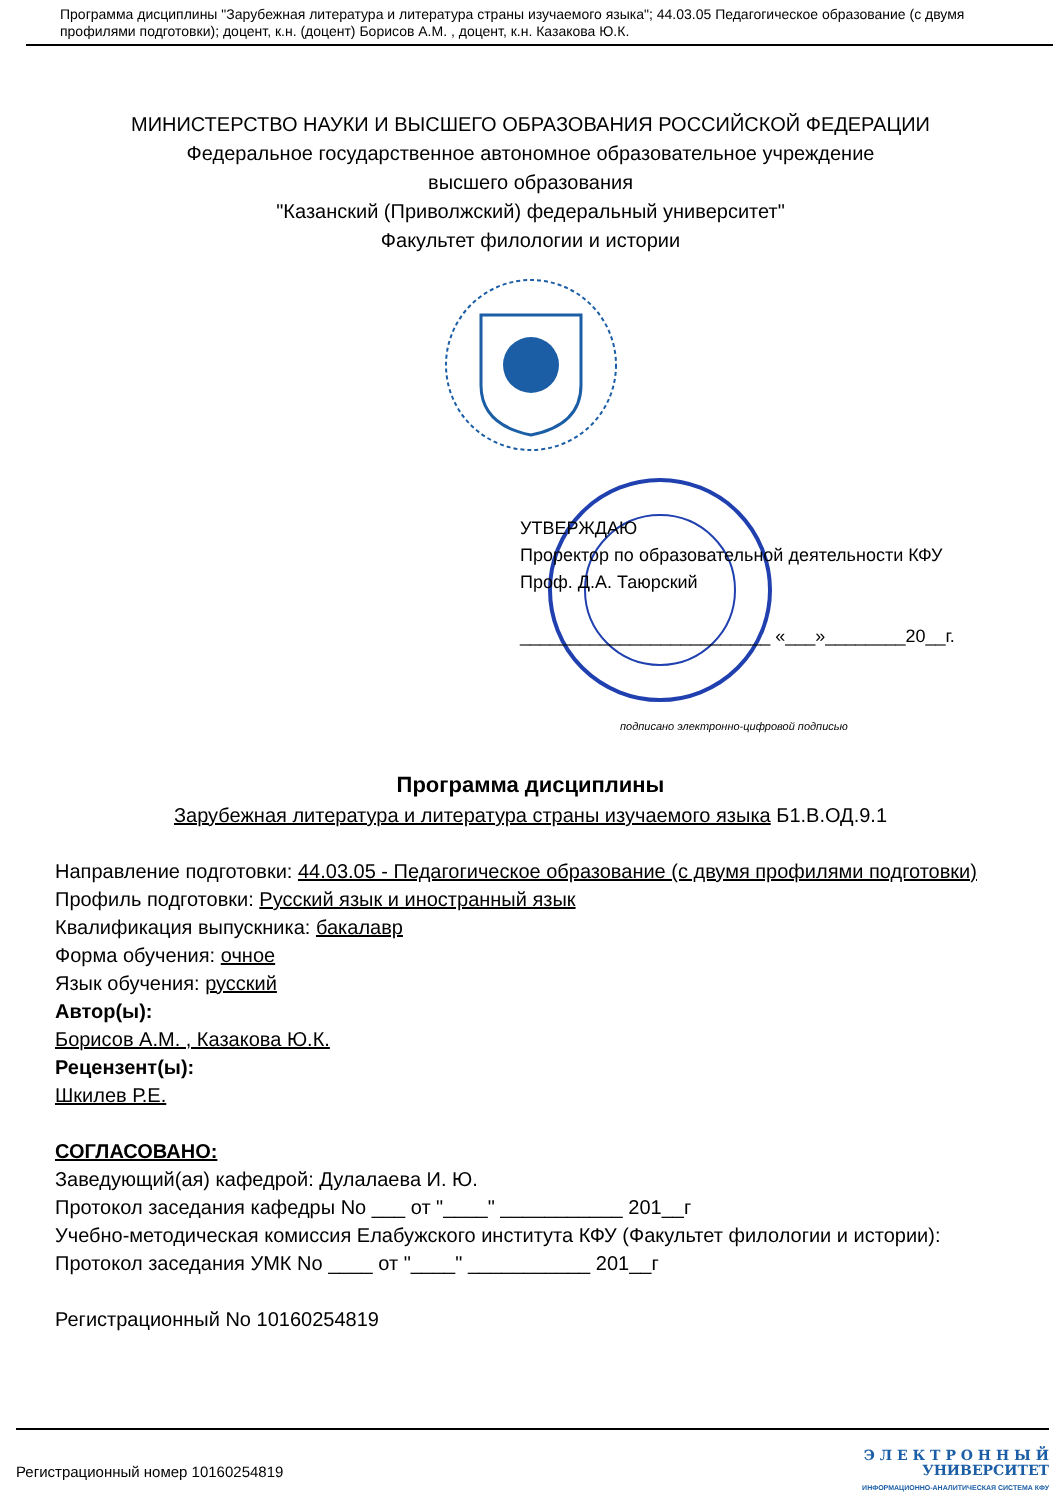Программа дисциплины "Зарубежная литература и литература страны изучаемого языка"; 44.03.05 Педагогическое образование (с двумя профилями подготовки); доцент, к.н. (доцент) Борисов А.М. , доцент, к.н. Казакова Ю.К.
МИНИСТЕРСТВО НАУКИ И ВЫСШЕГО ОБРАЗОВАНИЯ РОССИЙСКОЙ ФЕДЕРАЦИИ
Федеральное государственное автономное образовательное учреждение
высшего образования
"Казанский (Приволжский) федеральный университет"
Факультет филологии и истории
УТВЕРЖДАЮ
Проректор по образовательной деятельности КФУ
Проф. Д.А. Таюрский
_________________________ «___»________20__г.
подписано электронно-цифровой подписью
Программа дисциплины
Зарубежная литература и литература страны изучаемого языка Б1.В.ОД.9.1
Направление подготовки: 44.03.05 - Педагогическое образование (с двумя профилями подготовки)
Профиль подготовки: Русский язык и иностранный язык
Квалификация выпускника: бакалавр
Форма обучения: очное
Язык обучения: русский
Автор(ы):
Борисов А.М. , Казакова Ю.К.
Рецензент(ы):
Шкилев Р.Е.
СОГЛАСОВАНО:
Заведующий(ая) кафедрой: Дулалаева И. Ю.
Протокол заседания кафедры No ___ от "____" ___________ 201__г
Учебно-методическая комиссия Елабужского института КФУ (Факультет филологии и истории):
Протокол заседания УМК No ____ от "____" ___________ 201__г
Регистрационный No 10160254819
Регистрационный номер 10160254819
Э Л Е К Т Р О Н Н Ы Й
УНИВЕРСИТЕТ
ИНФОРМАЦИОННО-АНАЛИТИЧЕСКАЯ СИСТЕМА КФУ